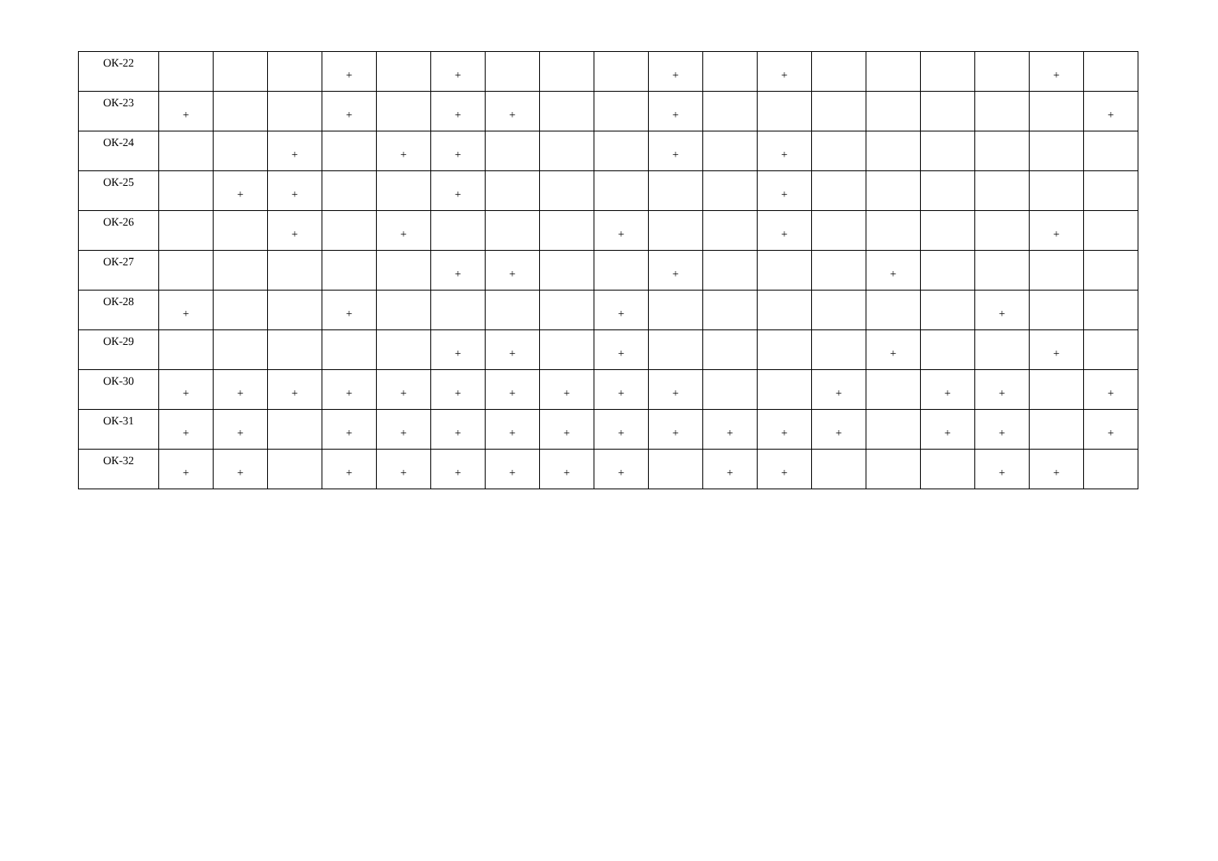| ОК-22 | | | | + | | + | | | | + | | + | | | | | + | |
| ОК-23 | + | | | + | | + | + | | | + | | | | | | | | + |
| ОК-24 | | | + | | + | + | | | | + | | + | | | | | | |
| ОК-25 | | + | + | | | + | | | | | | + | | | | | | |
| ОК-26 | | | + | | + | | | | + | | | + | | | | | + | |
| ОК-27 | | | | | | + | + | | | + | | | | + | | | | |
| ОК-28 | + | | | + | | | | | + | | | | | | | + | | |
| ОК-29 | | | | | | + | + | | + | | | | | + | | | + | |
| ОК-30 | + | + | + | + | + | + | + | + | + | + | | | + | | + | + | | + |
| ОК-31 | + | + | | + | + | + | + | + | + | + | + | + | + | | + | + | | + |
| ОК-32 | + | + | | + | + | + | + | + | + | | + | + | | | | + | + | |